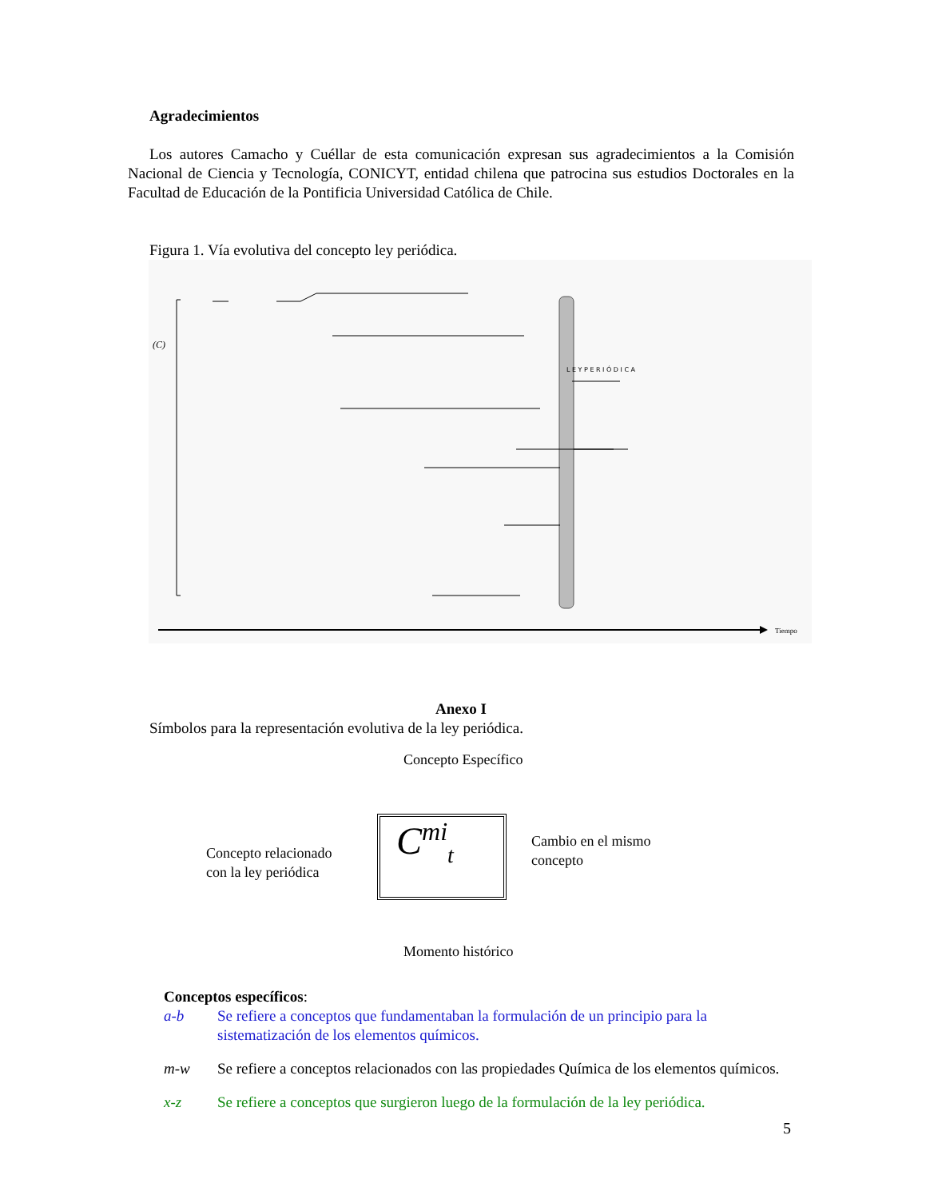Agradecimientos
Los autores Camacho y Cuéllar de esta comunicación expresan sus agradecimientos a la Comisión Nacional de Ciencia y Tecnología, CONICYT, entidad chilena que patrocina sus estudios Doctorales en la Facultad de Educación de la Pontificia Universidad Católica de Chile.
Figura 1. Vía evolutiva del concepto ley periódica.
L E Y P E R I Ó D I C A
Tiempo
(C)
Anexo I
Símbolos para la representación evolutiva de la ley periódica.
Concepto Específico
Concepto relacionado
con la ley periódica
Cambio en el mismo
concepto
C<sup>mi</sup><sub>t</sub>
Momento histórico
Conceptos específicos:
a-b Se refiere a conceptos que fundamentaban la formulación de un principio para la sistematización de los elementos químicos.
m-w Se refiere a conceptos relacionados con las propiedades Química de los elementos químicos.
x-z Se refiere a conceptos que surgieron luego de la formulación de la ley periódica.
5